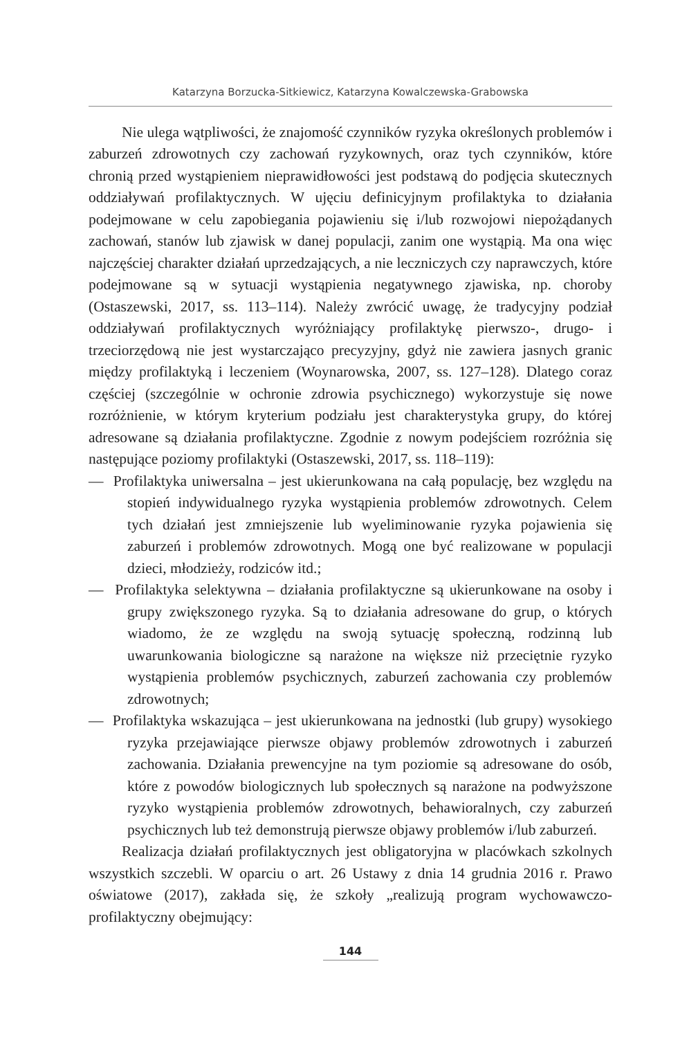Katarzyna Borzucka-Sitkiewicz, Katarzyna Kowalczewska-Grabowska
Nie ulega wątpliwości, że znajomość czynników ryzyka określonych problemów i zaburzeń zdrowotnych czy zachowań ryzykownych, oraz tych czynników, które chronią przed wystąpieniem nieprawidłowości jest podstawą do podjęcia skutecznych oddziaływań profilaktycznych. W ujęciu definicyjnym profilaktyka to działania podejmowane w celu zapobiegania pojawieniu się i/lub rozwojowi niepożądanych zachowań, stanów lub zjawisk w danej populacji, zanim one wystąpią. Ma ona więc najczęściej charakter działań uprzedzających, a nie leczniczych czy naprawczych, które podejmowane są w sytuacji wystąpienia negatywnego zjawiska, np. choroby (Ostaszewski, 2017, ss. 113–114). Należy zwrócić uwagę, że tradycyjny podział oddziaływań profilaktycznych wyróżniający profilaktykę pierwszo-, drugo- i trzeciorzędową nie jest wystarczająco precyzyjny, gdyż nie zawiera jasnych granic między profilaktyką i leczeniem (Woynarowska, 2007, ss. 127–128). Dlatego coraz częściej (szczególnie w ochronie zdrowia psychicznego) wykorzystuje się nowe rozróżnienie, w którym kryterium podziału jest charakterystyka grupy, do której adresowane są działania profilaktyczne. Zgodnie z nowym podejściem rozróżnia się następujące poziomy profilaktyki (Ostaszewski, 2017, ss. 118–119):
— Profilaktyka uniwersalna – jest ukierunkowana na całą populację, bez względu na stopień indywidualnego ryzyka wystąpienia problemów zdrowotnych. Celem tych działań jest zmniejszenie lub wyeliminowanie ryzyka pojawienia się zaburzeń i problemów zdrowotnych. Mogą one być realizowane w populacji dzieci, młodzieży, rodziców itd.;
— Profilaktyka selektywna – działania profilaktyczne są ukierunkowane na osoby i grupy zwiększonego ryzyka. Są to działania adresowane do grup, o których wiadomo, że ze względu na swoją sytuację społeczną, rodzinną lub uwarunkowania biologiczne są narażone na większe niż przeciętnie ryzyko wystąpienia problemów psychicznych, zaburzeń zachowania czy problemów zdrowotnych;
— Profilaktyka wskazująca – jest ukierunkowana na jednostki (lub grupy) wysokiego ryzyka przejawiające pierwsze objawy problemów zdrowotnych i zaburzeń zachowania. Działania prewencyjne na tym poziomie są adresowane do osób, które z powodów biologicznych lub społecznych są narażone na podwyższone ryzyko wystąpienia problemów zdrowotnych, behawioralnych, czy zaburzeń psychicznych lub też demonstrują pierwsze objawy problemów i/lub zaburzeń.
Realizacja działań profilaktycznych jest obligatoryjna w placówkach szkolnych wszystkich szczebli. W oparciu o art. 26 Ustawy z dnia 14 grudnia 2016 r. Prawo oświatowe (2017), zakłada się, że szkoły „realizują program wychowawczo-profilaktyczny obejmujący:
144